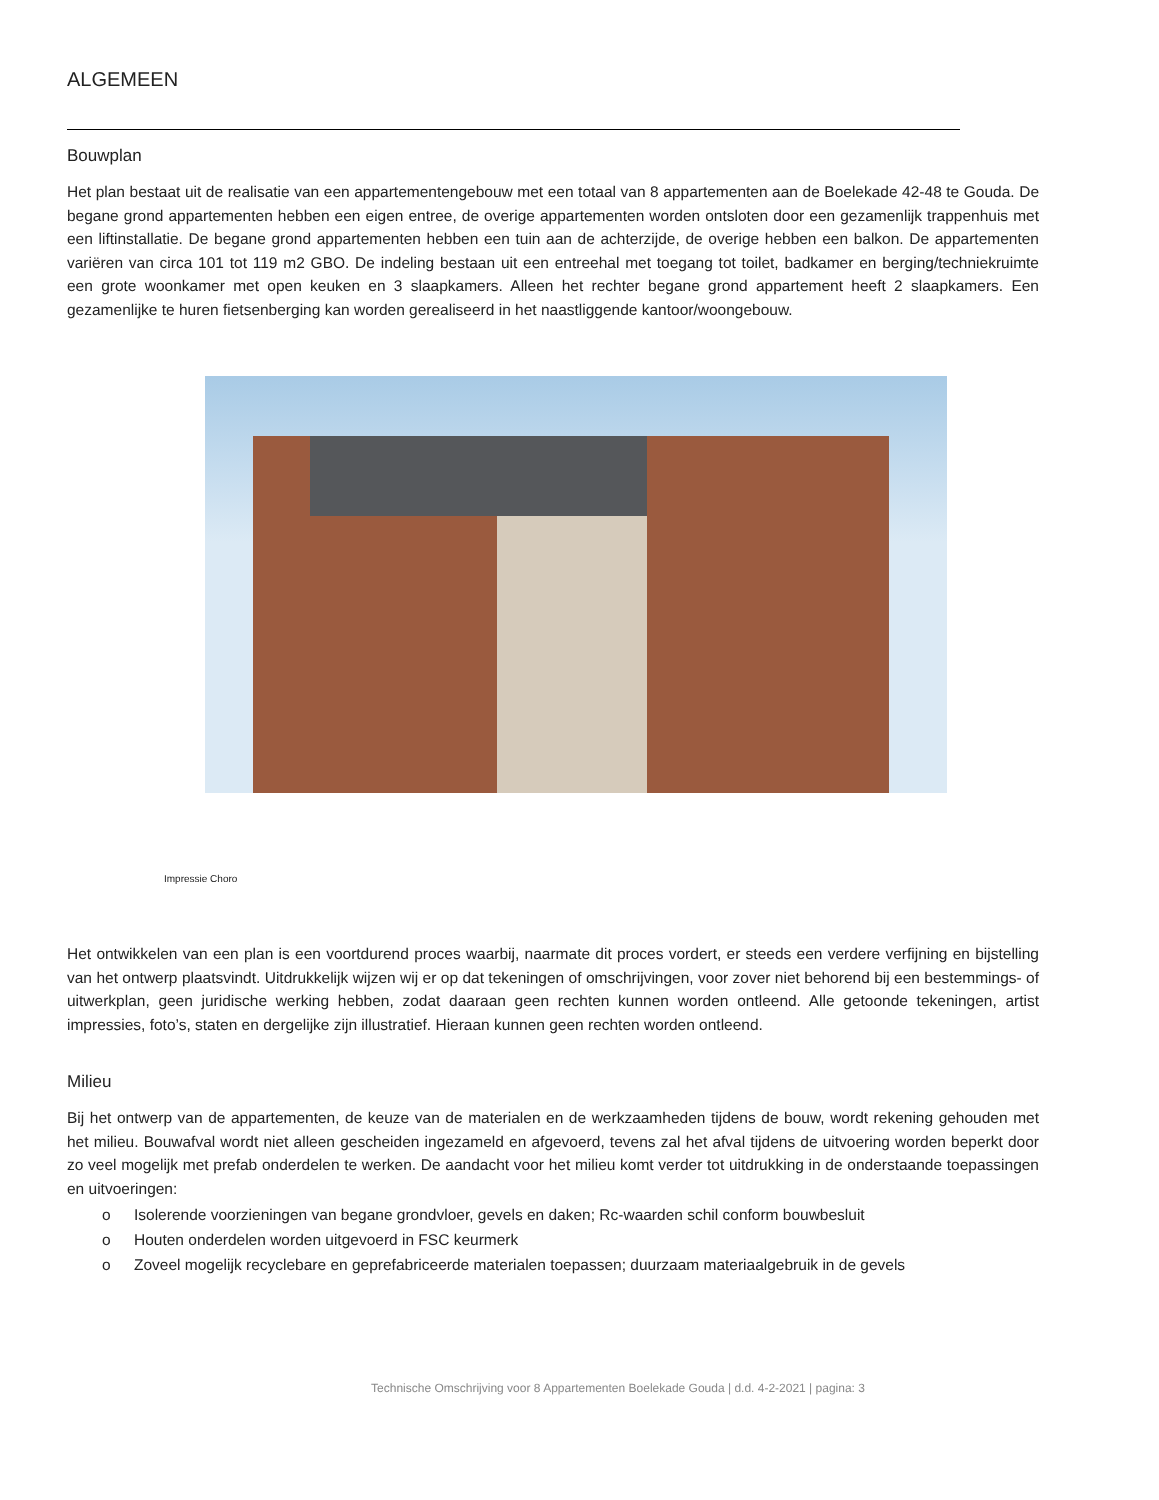ALGEMEEN
Bouwplan
Het plan bestaat uit de realisatie van een appartementengebouw met een totaal van 8 appartementen aan de Boelekade 42-48 te Gouda. De begane grond appartementen hebben een eigen entree, de overige appartementen worden ontsloten door een gezamenlijk trappenhuis met een liftinstallatie. De begane grond appartementen hebben een tuin aan de achterzijde, de overige hebben een balkon. De appartementen variëren van circa 101 tot 119 m2 GBO. De indeling bestaan uit een entreehal met toegang tot toilet, badkamer en berging/techniekruimte een grote woonkamer met open keuken en 3 slaapkamers. Alleen het rechter begane grond appartement heeft 2 slaapkamers. Een gezamenlijke te huren fietsenberging kan worden gerealiseerd in het naastliggende kantoor/woongebouw.
Impressie Choro
Het ontwikkelen van een plan is een voortdurend proces waarbij, naarmate dit proces vordert, er steeds een verdere verfijning en bijstelling van het ontwerp plaatsvindt. Uitdrukkelijk wijzen wij er op dat tekeningen of omschrijvingen, voor zover niet behorend bij een bestemmings- of uitwerkplan, geen juridische werking hebben, zodat daaraan geen rechten kunnen worden ontleend. Alle getoonde tekeningen, artist impressies, foto’s, staten en dergelijke zijn illustratief. Hieraan kunnen geen rechten worden ontleend.
Milieu
Bij het ontwerp van de appartementen, de keuze van de materialen en de werkzaamheden tijdens de bouw, wordt rekening gehouden met het milieu. Bouwafval wordt niet alleen gescheiden ingezameld en afgevoerd, tevens zal het afval tijdens de uitvoering worden beperkt door zo veel mogelijk met prefab onderdelen te werken. De aandacht voor het milieu komt verder tot uitdrukking in de onderstaande toepassingen en uitvoeringen:
o Isolerende voorzieningen van begane grondvloer, gevels en daken; Rc-waarden schil conform bouwbesluit
o Houten onderdelen worden uitgevoerd in FSC keurmerk
o Zoveel mogelijk recyclebare en geprefabriceerde materialen toepassen; duurzaam materiaalgebruik in de gevels
Technische Omschrijving voor 8 Appartementen Boelekade Gouda | d.d. 4-2-2021 | pagina: 3